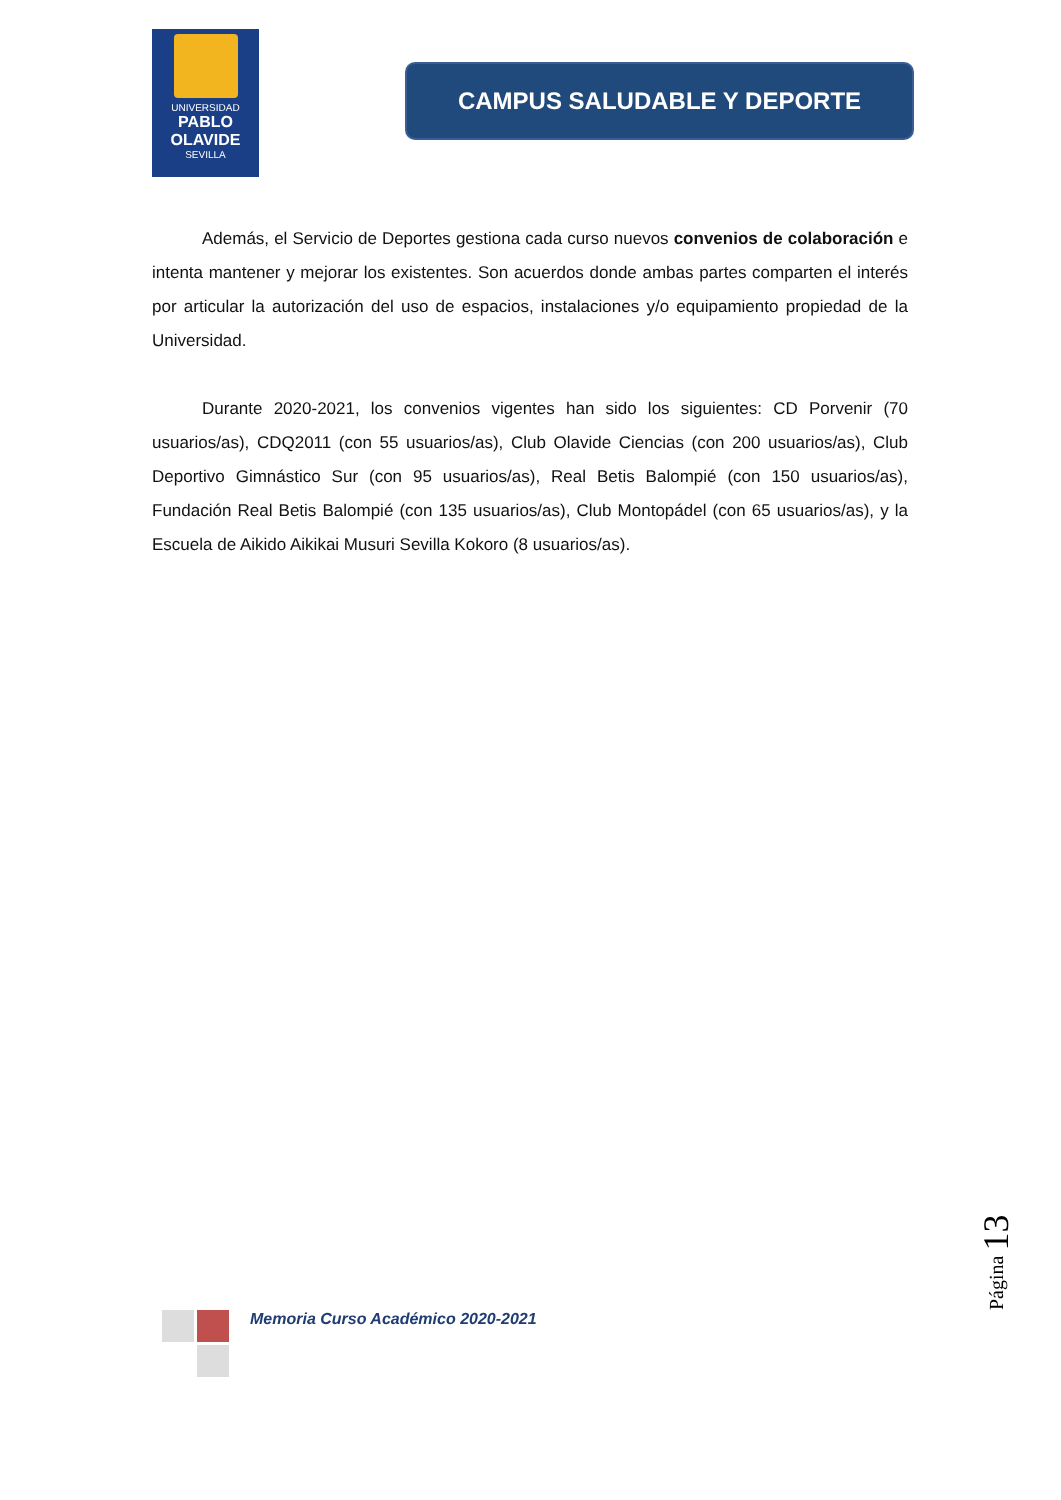UNIVERSIDAD
PABLO
OLAVIDE
SEVILLA
CAMPUS SALUDABLE Y DEPORTE
Además, el Servicio de Deportes gestiona cada curso nuevos convenios de colaboración e intenta mantener y mejorar los existentes. Son acuerdos donde ambas partes comparten el interés por articular la autorización del uso de espacios, instalaciones y/o equipamiento propiedad de la Universidad.
Durante 2020-2021, los convenios vigentes han sido los siguientes: CD Porvenir (70 usuarios/as), CDQ2011 (con 55 usuarios/as), Club Olavide Ciencias (con 200 usuarios/as), Club Deportivo Gimnástico Sur (con 95 usuarios/as), Real Betis Balompié (con 150 usuarios/as), Fundación Real Betis Balompié (con 135 usuarios/as), Club Montopádel (con 65 usuarios/as), y la Escuela de Aikido Aikikai Musuri Sevilla Kokoro (8 usuarios/as).
Memoria Curso Académico 2020-2021
Página 13